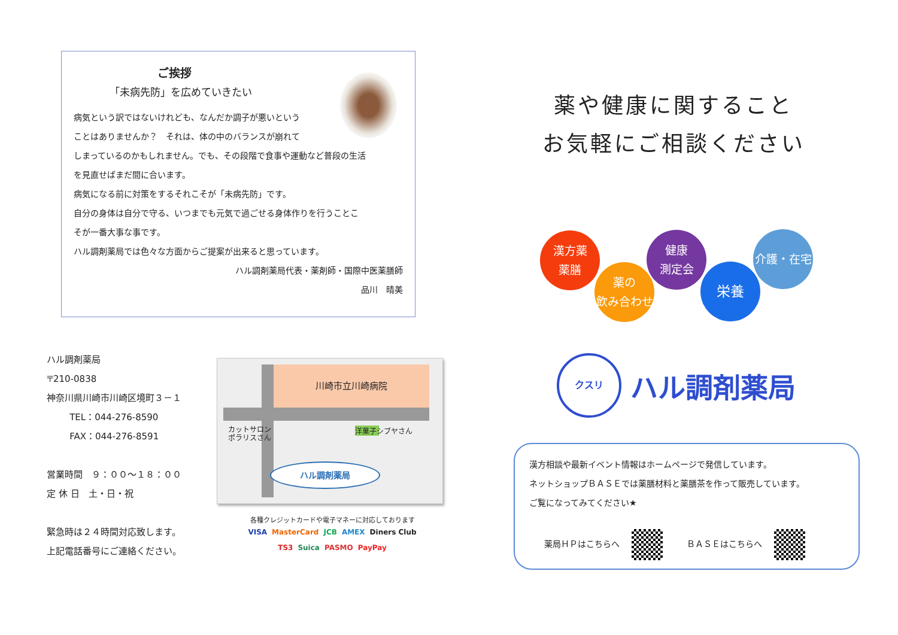ご挨拶
「未病先防」を広めていきたい
病気という訳ではないけれども、なんだか調子が悪いという
ことはありませんか？　それは、体の中のバランスが崩れて
しまっているのかもしれません。でも、その段階で食事や運動など普段の生活
を見直せばまだ間に合います。
病気になる前に対策をするそれこそが「未病先防」です。
自分の身体は自分で守る、いつまでも元気で過ごせる身体作りを行うことこ
そが一番大事な事です。
ハル調剤薬局では色々な方面からご提案が出来ると思っています。
ハル調剤薬局代表・薬剤師・国際中医薬膳師
品川　晴美
ハル調剤薬局
〒210-0838
神奈川県川崎市川崎区境町３－１
TEL：044-276-8590
FAX：044-276-8591
営業時間　９：００～１８：００
定 休 日　土・日・祝
緊急時は２４時間対応致します。
上記電話番号にご連絡ください。
川崎市立川崎病院
カットサロン
ポラリスさん
洋菓子シブヤさん
ハル調剤薬局
各種クレジットカードや電子マネーに対応しております
VISA MasterCard JCB AMEX Diners Club
TS3 Suica PASMO PayPay
薬や健康に関すること
お気軽にご相談ください
漢方薬
薬膳
薬の
飲み合わせ
健康
測定会
栄養
介護・在宅
クスリ
ハル調剤薬局
漢方相談や最新イベント情報はホームページで発信しています。
ネットショップＢＡＳＥでは薬膳材料と薬膳茶を作って販売しています。
ご覧になってみてください★
薬局ＨＰはこちらへ ＢＡＳＥはこちらへ